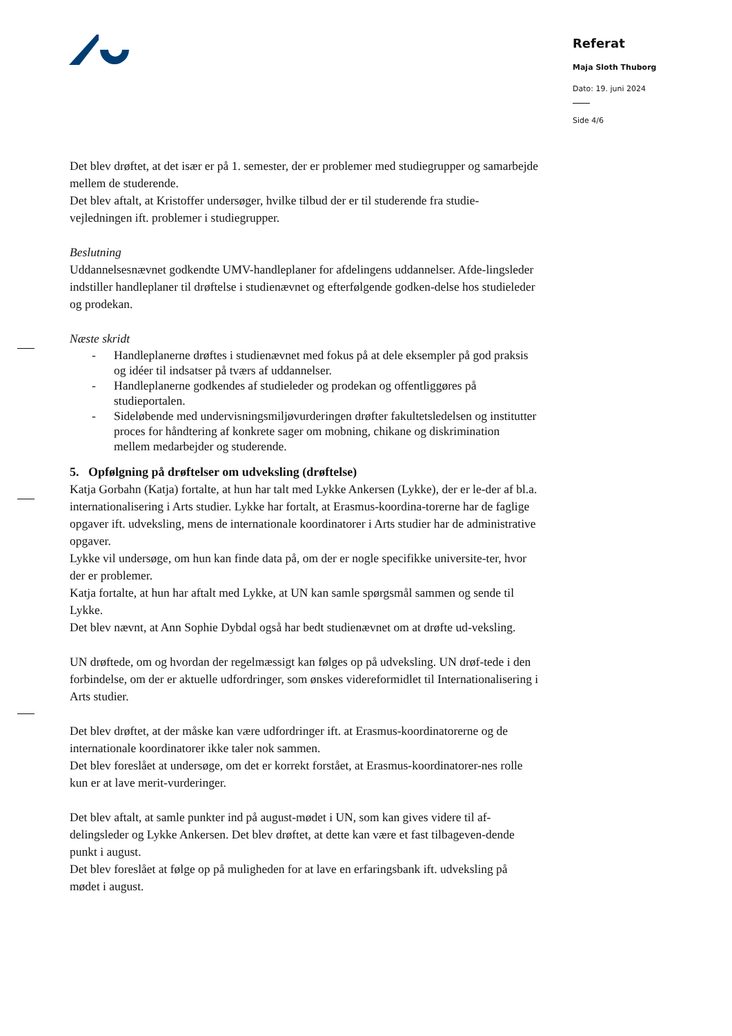Referat
Maja Sloth Thuborg
Dato: 19. juni 2024
Side 4/6
Det blev drøftet, at det især er på 1. semester, der er problemer med studiegrupper og samarbejde mellem de studerende.
Det blev aftalt, at Kristoffer undersøger, hvilke tilbud der er til studerende fra studie-vejledningen ift. problemer i studiegrupper.
Beslutning
Uddannelsesnævnet godkendte UMV-handleplaner for afdelingens uddannelser. Afde-lingsleder indstiller handleplaner til drøftelse i studienævnet og efterfølgende godken-delse hos studieleder og prodekan.
Næste skridt
- Handleplanerne drøftes i studienævnet med fokus på at dele eksempler på god praksis og idéer til indsatser på tværs af uddannelser.
- Handleplanerne godkendes af studieleder og prodekan og offentliggøres på studieportalen.
- Sideløbende med undervisningsmiljøvurderingen drøfter fakultetsledelsen og institutter proces for håndtering af konkrete sager om mobning, chikane og diskrimination mellem medarbejder og studerende.
5. Opfølgning på drøftelser om udveksling (drøftelse)
Katja Gorbahn (Katja) fortalte, at hun har talt med Lykke Ankersen (Lykke), der er le-der af bl.a. internationalisering i Arts studier. Lykke har fortalt, at Erasmus-koordina-torerne har de faglige opgaver ift. udveksling, mens de internationale koordinatorer i Arts studier har de administrative opgaver.
Lykke vil undersøge, om hun kan finde data på, om der er nogle specifikke universite-ter, hvor der er problemer.
Katja fortalte, at hun har aftalt med Lykke, at UN kan samle spørgsmål sammen og sende til Lykke.
Det blev nævnt, at Ann Sophie Dybdal også har bedt studienævnet om at drøfte ud-veksling.
UN drøftede, om og hvordan der regelmæssigt kan følges op på udveksling. UN drøf-tede i den forbindelse, om der er aktuelle udfordringer, som ønskes videreformidlet til Internationalisering i Arts studier.
Det blev drøftet, at der måske kan være udfordringer ift. at Erasmus-koordinatorerne og de internationale koordinatorer ikke taler nok sammen.
Det blev foreslået at undersøge, om det er korrekt forstået, at Erasmus-koordinatorer-nes rolle kun er at lave merit-vurderinger.
Det blev aftalt, at samle punkter ind på august-mødet i UN, som kan gives videre til af-delingsleder og Lykke Ankersen. Det blev drøftet, at dette kan være et fast tilbageven-dende punkt i august.
Det blev foreslået at følge op på muligheden for at lave en erfaringsbank ift. udveksling på mødet i august.